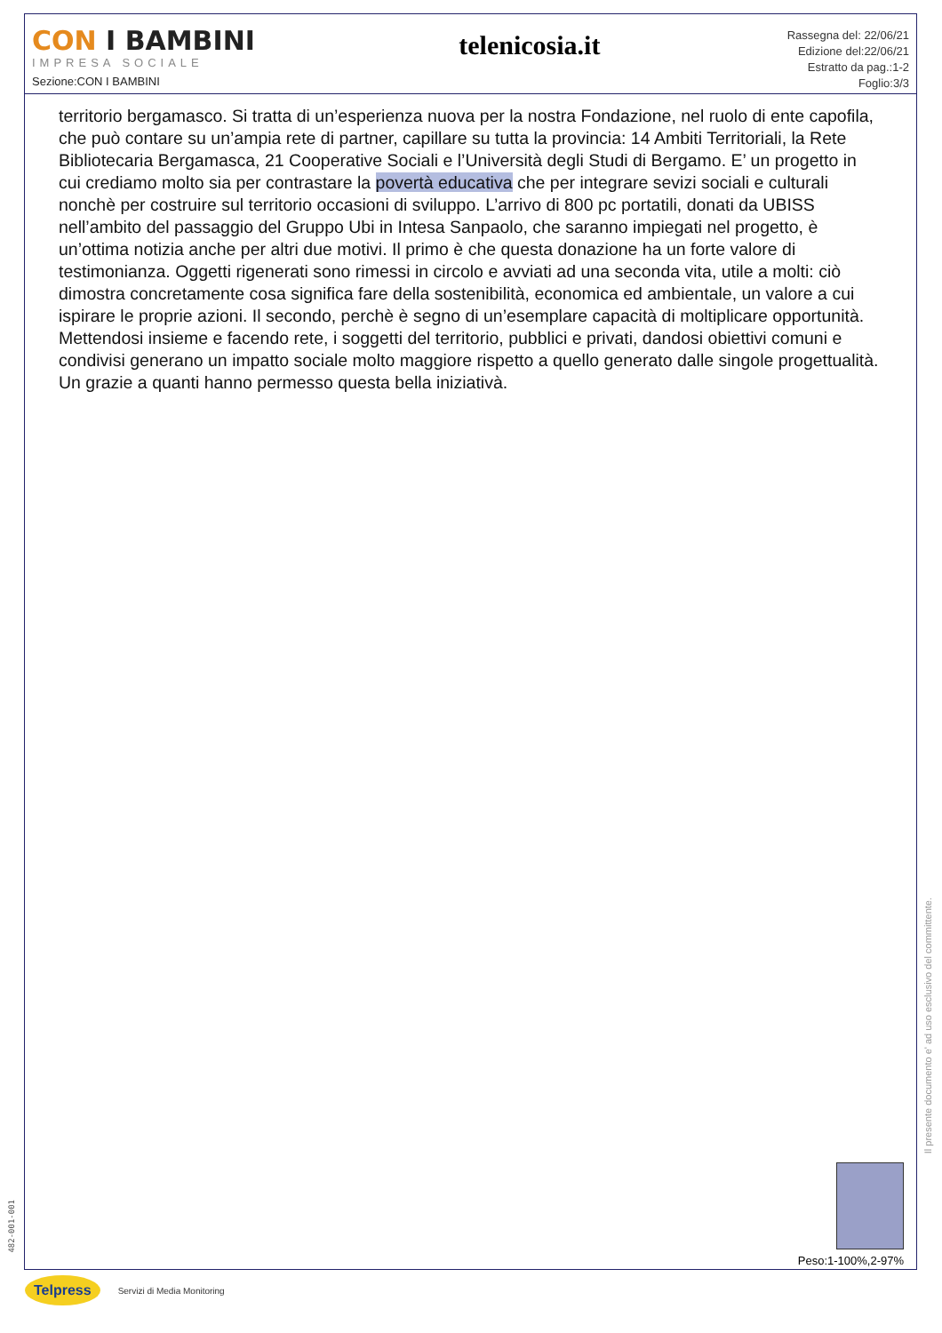CON I BAMBINI
IMPRESA SOCIALE
Sezione:CON I BAMBINI
telenicosia.it
Rassegna del: 22/06/21
Edizione del:22/06/21
Estratto da pag.:1-2
Foglio:3/3
territorio bergamasco. Si tratta di un’esperienza nuova per la nostra Fondazione, nel ruolo di ente capofila, che può contare su un’ampia rete di partner, capillare su tutta la provincia: 14 Ambiti Territoriali, la Rete Bibliotecaria Bergamasca, 21 Cooperative Sociali e l’Università degli Studi di Bergamo. E’ un progetto in cui crediamo molto sia per contrastare la povertà educativa che per integrare sevizi sociali e culturali nonchè per costruire sul territorio occasioni di sviluppo. L’arrivo di 800 pc portatili, donati da UBISS nell’ambito del passaggio del Gruppo Ubi in Intesa Sanpaolo, che saranno impiegati nel progetto, è un’ottima notizia anche per altri due motivi. Il primo è che questa donazione ha un forte valore di testimonianza. Oggetti rigenerati sono rimessi in circolo e avviati ad una seconda vita, utile a molti: ciò dimostra concretamente cosa significa fare della sostenibilità, economica ed ambientale, un valore a cui ispirare le proprie azioni. Il secondo, perchè è segno di un’esemplare capacità di moltiplicare opportunità. Mettendosi insieme e facendo rete, i soggetti del territorio, pubblici e privati, dandosi obiettivi comuni e condivisi generano un impatto sociale molto maggiore rispetto a quello generato dalle singole progettualità. Un grazie a quanti hanno permesso questa bella iniziativà.
Peso:1-100%,2-97%
Il presente documento e' ad uso esclusivo del committente.
482-001-001
Telpress Servizi di Media Monitoring